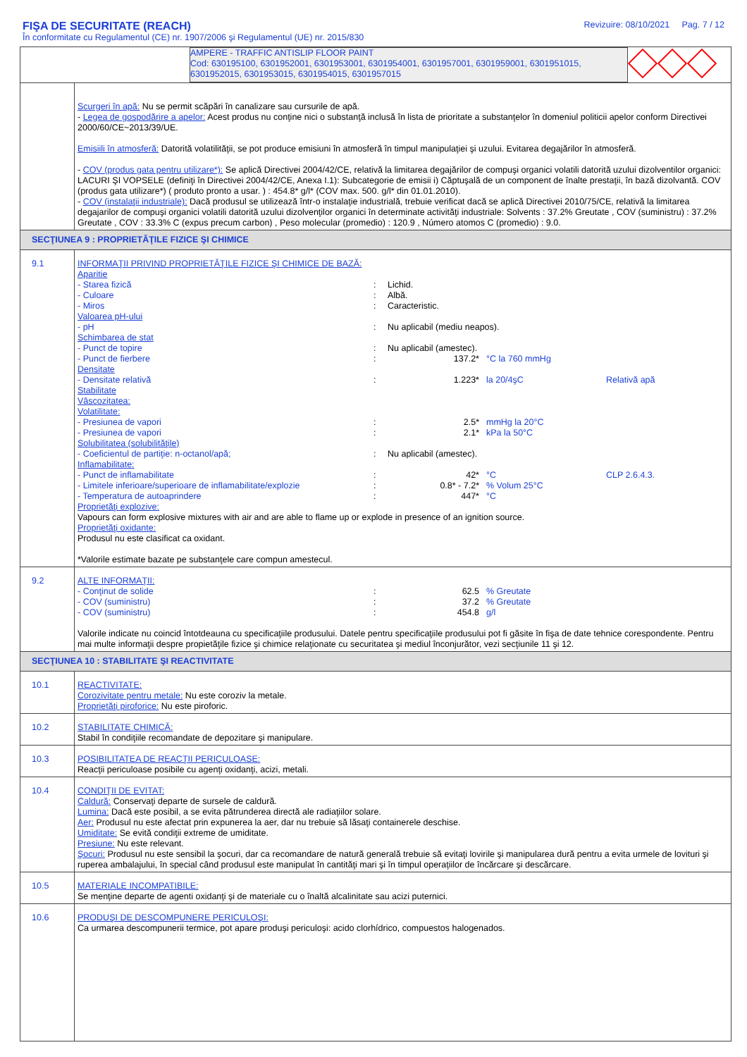FIŞA DE SECURITATE (REACH)
În conformitate cu Regulamentul (CE) nr. 1907/2006 şi Regulamentul (UE) nr. 2015/830
Revizuire: 08/10/2021 Pag. 7 / 12
| AMPERE - TRAFFIC ANTISLIP FLOOR PAINT Cod: 630195100, 6301952001, 6301953001, 6301954001, 6301957001, 6301959001, 6301951015, 6301952015, 6301953015, 6301954015, 6301957015 | |
| | Scurgeri în apă: Nu se permit scăpări în canalizare sau cursurile de apă. - Legea de gospodărire a apelor: Acest produs nu conţine nici o substanţă inclusă în lista de prioritate a substanţelor în domeniul politicii apelor conform Directivei 2000/60/CE~2013/39/UE. Emisiili în atmosferă: Datorită volatilităţii, se pot produce emisiuni în atmosferă în timpul manipulaţiei şi uzului. Evitarea degajărilor în atmosferă. - COV (produs gata pentru utilizare*): Se aplică Directivei 2004/42/CE, relativă la limitarea degajărilor de compuşi organici volatili datorită uzului dizolventilor organici: LACURI ŞI VOPSELE (definiţi în Directivei 2004/42/CE, Anexa I.1): Subcategorie de emisii i) Căptuşală de un component de înalte prestaţii, în bază dizolvantă. COV (produs gata utilizare*) ( produto pronto a usar. ) : 454.8* g/l* (COV max. 500. g/l* din 01.01.2010). - COV (instalaţii industriale): Dacă produsul se utilizează într-o instalaţie industrială, trebuie verificat dacă se aplică Directivei 2010/75/CE, relativă la limitarea degajarilor de compuşi organici volatili datorită uzului dizolvenţilor organici în determinate activităţi industriale: Solvents : 37.2% Greutate , COV (suministru) : 37.2% Greutate , COV : 33.3% C (expus precum carbon) , Peso molecular (promedio) : 120.9 , Número atomos C (promedio) : 9.0. |
| SECŢIUNEA 9 : PROPRIETĂŢILE FIZICE ŞI CHIMICE | |
| 9.1 | INFORMAŢII PRIVIND PROPRIETĂŢILE FIZICE ŞI CHIMICE DE BAZĂ: Aparitie - Starea fizică : Lichid. - Culoare : Albă. - Miros : Caracteristic. Valoarea pH-ului - pH : Nu aplicabil (mediu neapos). Schimbarea de stat - Punct de topire : Nu aplicabil (amestec). - Punct de fierbere : 137.2* °C la 760 mmHg Densitate - Densitate relativă : 1.223* la 20/4şC Relativă apă Stabilitate Vâscozitatea: Volatilitate: - Presiunea de vapori : 2.5* mmHg la 20°C - Presiunea de vapori : 2.1* kPa la 50°C Solubilitatea (solubilităţile) - Coeficientul de partiţie: n-octanol/apă; : Nu aplicabil (amestec). Inflamabilitate: - Punct de inflamabilitate : 42* °C CLP 2.6.4.3. - Limitele inferioare/superioare de inflamabilitate/explozie : 0.8* - 7.2* % Volum 25°C - Temperatura de autoaprindere : 447* °C Proprietăţi explozive: Vapours can form explosive mixtures with air and are able to flame up or explode in presence of an ignition source. Proprietăţi oxidante: Produsul nu este clasificat ca oxidant. *Valorile estimate bazate pe substanţele care compun amestecul. |
| 9.2 | ALTE INFORMAŢII: - Conţinut de solide : 62.5 % Greutate - COV (suministru) : 37.2 % Greutate - COV (suministru) : 454.8 g/l Valorile indicate nu coincid întotdeauna cu specificaţiile produsului. Datele pentru specificaţiile produsului pot fi găsite în fişa de date tehnice corespondente. Pentru mai multe informaţii despre propietăţile fizice şi chimice relaţionate cu securitatea şi mediul înconjurător, vezi secţiunile 11 şi 12. |
| SECŢIUNEA 10 : STABILITATE ŞI REACTIVITATE | |
| 10.1 | REACTIVITATE: Corozivitate pentru metale: Nu este coroziv la metale. Proprietăţi piroforice: Nu este piroforic. |
| 10.2 | STABILITATE CHIMICĂ: Stabil în condiţiile recomandate de depozitare şi manipulare. |
| 10.3 | POSIBILITATEA DE REACŢII PERICULOASE: Reacţii periculoase posibile cu agenţi oxidanţi, acizi, metali. |
| 10.4 | CONDIŢII DE EVITAT: Caldură: Conservaţi departe de sursele de caldură. Lumina: Dacă este posibil, a se evita pătrunderea directă ale radiaţiilor solare. Aer: Produsul nu este afectat prin expunerea la aer, dar nu trebuie să lăsaţi containerele deschise. Umiditate: Se evită condiţii extreme de umiditate. Presiune: Nu este relevant. Şocuri: Produsul nu este sensibil la şocuri, dar ca recomandare de natură generală trebuie să evitaţi lovirile şi manipularea dură pentru a evita urmele de lovituri şi ruperea ambalajului, în special când produsul este manipulat în cantităţi mari şi în timpul operaţiilor de încărcare şi descărcare. |
| 10.5 | MATERIALE INCOMPATIBILE: Se menţine departe de agenti oxidanţi şi de materiale cu o înaltă alcalinitate sau acizi puternici. |
| 10.6 | PRODUŞI DE DESCOMPUNERE PERICULOŞI: Ca urmarea descompunerii termice, pot apare produşi periculoşi: acido clorhídrico, compuestos halogenados. |